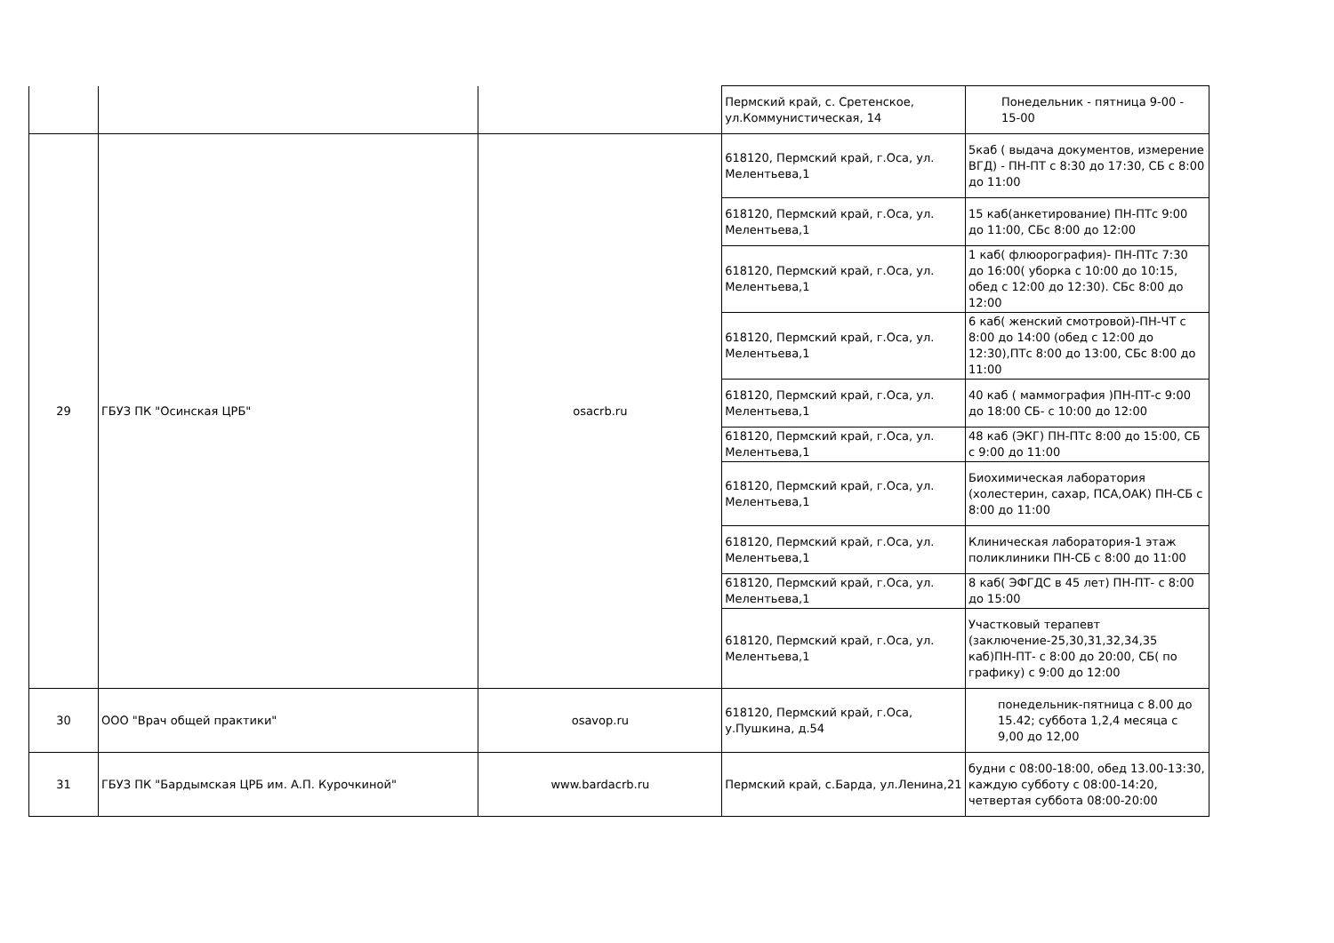| | | | Пермский край, с. Сретенское, ул.Коммунистическая, 14 | Понедельник - пятница 9-00 - 15-00 |
| 29 | ГБУЗ ПК "Осинская ЦРБ" | osacrb.ru | 618120, Пермский край, г.Оса, ул. Мелентьева,1 | 5каб ( выдача документов, измерение ВГД) - ПН-ПТ с 8:30 до 17:30, СБ с 8:00 до 11:00 |
| | | | 618120, Пермский край, г.Оса, ул. Мелентьева,1 | 15 каб(анкетирование) ПН-ПТс 9:00 до 11:00, СБс 8:00 до 12:00 |
| | | | 618120, Пермский край, г.Оса, ул. Мелентьева,1 | 1 каб( флюорография)- ПН-ПТс 7:30 до 16:00( уборка с 10:00 до 10:15, обед с 12:00 до 12:30). СБс 8:00 до 12:00 |
| | | | 618120, Пермский край, г.Оса, ул. Мелентьева,1 | 6 каб( женский смотровой)-ПН-ЧТ с 8:00 до 14:00 (обед с 12:00 до 12:30),ПТс 8:00 до 13:00, СБс 8:00 до 11:00 |
| | | | 618120, Пермский край, г.Оса, ул. Мелентьева,1 | 40 каб ( маммография )ПН-ПТ-с 9:00 до 18:00 СБ- с 10:00 до 12:00 |
| | | | 618120, Пермский край, г.Оса, ул. Мелентьева,1 | 48 каб (ЭКГ) ПН-ПТс 8:00 до 15:00, СБ с 9:00 до 11:00 |
| | | | 618120, Пермский край, г.Оса, ул. Мелентьева,1 | Биохимическая лаборатория (холестерин, сахар, ПСА,ОАК) ПН-СБ с 8:00 до 11:00 |
| | | | 618120, Пермский край, г.Оса, ул. Мелентьева,1 | Клиническая лаборатория-1 этаж поликлиники ПН-СБ с 8:00 до 11:00 |
| | | | 618120, Пермский край, г.Оса, ул. Мелентьева,1 | 8 каб( ЭФГДС в 45 лет) ПН-ПТ- с 8:00 до 15:00 |
| | | | 618120, Пермский край, г.Оса, ул. Мелентьева,1 | Участковый терапевт (заключение-25,30,31,32,34,35 каб)ПН-ПТ- с 8:00 до 20:00, СБ( по графику) с 9:00 до 12:00 |
| 30 | ООО "Врач общей практики" | osavop.ru | 618120, Пермский край, г.Оса, у.Пушкина, д.54 | понедельник-пятница с 8.00 до 15.42; суббота 1,2,4 месяца с 9,00 до 12,00 |
| 31 | ГБУЗ ПК "Бардымская ЦРБ им. А.П. Курочкиной" | www.bardacrb.ru | Пермский край, с.Барда, ул.Ленина,21 | будни с 08:00-18:00, обед 13.00-13:30, каждую субботу с 08:00-14:20, четвертая суббота 08:00-20:00 |